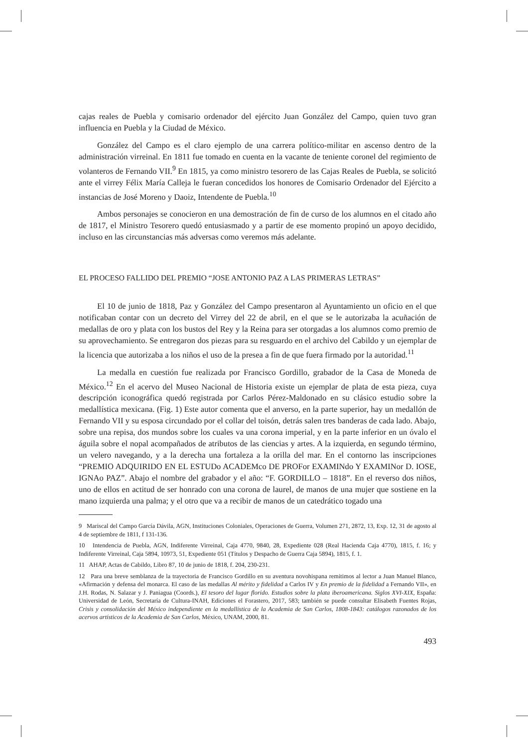cajas reales de Puebla y comisario ordenador del ejército Juan González del Campo, quien tuvo gran influencia en Puebla y la Ciudad de México.
González del Campo es el claro ejemplo de una carrera político-militar en ascenso dentro de la administración virreinal. En 1811 fue tomado en cuenta en la vacante de teniente coronel del regimiento de volanteros de Fernando VII.<sup>9</sup> En 1815, ya como ministro tesorero de las Cajas Reales de Puebla, se solicitó ante el virrey Félix María Calleja le fueran concedidos los honores de Comisario Ordenador del Ejército a instancias de José Moreno y Daoiz, Intendente de Puebla.<sup>10</sup>
Ambos personajes se conocieron en una demostración de fin de curso de los alumnos en el citado año de 1817, el Ministro Tesorero quedó entusiasmado y a partir de ese momento propinó un apoyo decidido, incluso en las circunstancias más adversas como veremos más adelante.
EL PROCESO FALLIDO DEL PREMIO “JOSE ANTONIO PAZ A LAS PRIMERAS LETRAS”
El 10 de junio de 1818, Paz y González del Campo presentaron al Ayuntamiento un oficio en el que notificaban contar con un decreto del Virrey del 22 de abril, en el que se le autorizaba la acuñación de medallas de oro y plata con los bustos del Rey y la Reina para ser otorgadas a los alumnos como premio de su aprovechamiento. Se entregaron dos piezas para su resguardo en el archivo del Cabildo y un ejemplar de la licencia que autorizaba a los niños el uso de la presea a fin de que fuera firmado por la autoridad.<sup>11</sup>
La medalla en cuestión fue realizada por Francisco Gordillo, grabador de la Casa de Moneda de México.<sup>12</sup> En el acervo del Museo Nacional de Historia existe un ejemplar de plata de esta pieza, cuya descripción iconográfica quedó registrada por Carlos Pérez-Maldonado en su clásico estudio sobre la medallística mexicana. (Fig. 1) Este autor comenta que el anverso, en la parte superior, hay un medallón de Fernando VII y su esposa circundado por el collar del toisón, detrás salen tres banderas de cada lado. Abajo, sobre una repisa, dos mundos sobre los cuales va una corona imperial, y en la parte inferior en un óvalo el águila sobre el nopal acompañados de atributos de las ciencias y artes. A la izquierda, en segundo término, un velero navegando, y a la derecha una fortaleza a la orilla del mar. En el contorno las inscripciones “PREMIO ADQUIRIDO EN EL ESTUDo ACADEMco DE PROFor EXAMINdo Y EXAMINor D. IOSE, IGNAo PAZ”. Abajo el nombre del grabador y el año: “F. GORDILLO – 1818”. En el reverso dos niños, uno de ellos en actitud de ser honrado con una corona de laurel, de manos de una mujer que sostiene en la mano izquierda una palma; y el otro que va a recibir de manos de un catedrático togado una
9 Mariscal del Campo García Dávila, AGN, Instituciones Coloniales, Operaciones de Guerra, Volumen 271, 2872, 13, Exp. 12, 31 de agosto al 4 de septiembre de 1811, f 131-136.
10 Intendencia de Puebla, AGN, Indiferente Virreinal, Caja 4770, 9840, 28, Expediente 028 (Real Hacienda Caja 4770), 1815, f. 16; y Indiferente Virreinal, Caja 5894, 10973, 51, Expediente 051 (Títulos y Despacho de Guerra Caja 5894), 1815, f. 1.
11 AHAP, Actas de Cabildo, Libro 87, 10 de junio de 1818, f. 204, 230-231.
12 Para una breve semblanza de la trayectoria de Francisco Gordillo en su aventura novohispana remitimos al lector a Juan Manuel Blanco, «Afirmación y defensa del monarca. El caso de las medallas Al mérito y fidelidad a Carlos IV y En premio de la fidelidad a Fernando VII», en J.H. Rodas, N. Salazar y J. Paniagua (Coords.), El tesoro del lugar florido. Estudios sobre la plata iberoamericana. Siglos XVI-XIX, España: Universidad de León, Secretaría de Cultura-INAH, Ediciones el Forastero, 2017, 583; también se puede consultar Elisabeth Fuentes Rojas, Crisis y consolidación del México independiente en la medallística de la Academia de San Carlos, 1808-1843: catálogos razonados de los acervos artísticos de la Academia de San Carlos, México, UNAM, 2000, 81.
493